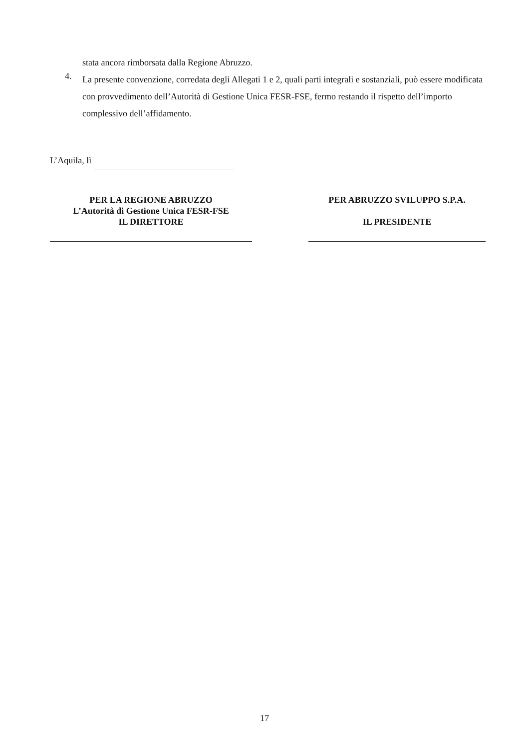stata ancora rimborsata dalla Regione Abruzzo.
4. La presente convenzione, corredata degli Allegati 1 e 2, quali parti integrali e sostanziali, può essere modificata con provvedimento dell’Autorità di Gestione Unica FESR-FSE, fermo restando il rispetto dell’importo complessivo dell’affidamento.
L’Aquila, lì
PER LA REGIONE ABRUZZO
L’Autorità di Gestione Unica FESR-FSE
IL DIRETTORE
PER ABRUZZO SVILUPPO S.P.A.
IL PRESIDENTE
17